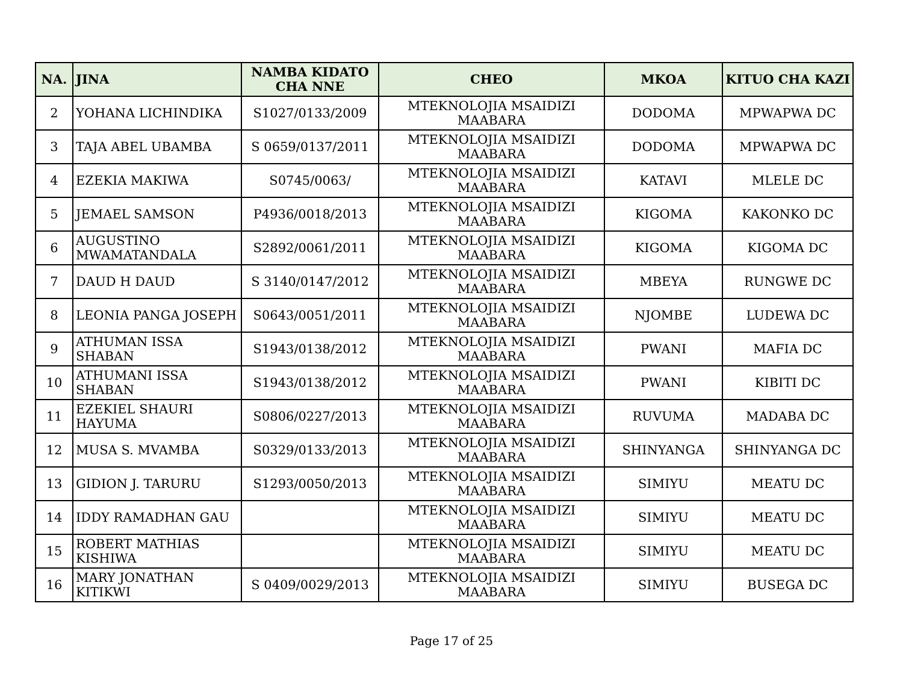| NA. | JINA | NAMBA KIDATO CHA NNE | CHEO | MKOA | KITUO CHA KAZI |
| --- | --- | --- | --- | --- | --- |
| 2 | YOHANA LICHINDIKA | S1027/0133/2009 | MTEKNOLOJIA MSAIDIZI MAABARA | DODOMA | MPWAPWA DC |
| 3 | TAJA ABEL UBAMBA | S 0659/0137/2011 | MTEKNOLOJIA MSAIDIZI MAABARA | DODOMA | MPWAPWA DC |
| 4 | EZEKIA MAKIWA | S0745/0063/ | MTEKNOLOJIA MSAIDIZI MAABARA | KATAVI | MLELE DC |
| 5 | JEMAEL SAMSON | P4936/0018/2013 | MTEKNOLOJIA MSAIDIZI MAABARA | KIGOMA | KAKONKO DC |
| 6 | AUGUSTINO MWAMATANDALA | S2892/0061/2011 | MTEKNOLOJIA MSAIDIZI MAABARA | KIGOMA | KIGOMA DC |
| 7 | DAUD H DAUD | S 3140/0147/2012 | MTEKNOLOJIA MSAIDIZI MAABARA | MBEYA | RUNGWE DC |
| 8 | LEONIA PANGA JOSEPH | S0643/0051/2011 | MTEKNOLOJIA MSAIDIZI MAABARA | NJOMBE | LUDEWA DC |
| 9 | ATHUMAN ISSA SHABAN | S1943/0138/2012 | MTEKNOLOJIA MSAIDIZI MAABARA | PWANI | MAFIA DC |
| 10 | ATHUMANI ISSA SHABAN | S1943/0138/2012 | MTEKNOLOJIA MSAIDIZI MAABARA | PWANI | KIBITI DC |
| 11 | EZEKIEL SHAURI HAYUMA | S0806/0227/2013 | MTEKNOLOJIA MSAIDIZI MAABARA | RUVUMA | MADABA DC |
| 12 | MUSA S. MVAMBA | S0329/0133/2013 | MTEKNOLOJIA MSAIDIZI MAABARA | SHINYANGA | SHINYANGA DC |
| 13 | GIDION J. TARURU | S1293/0050/2013 | MTEKNOLOJIA MSAIDIZI MAABARA | SIMIYU | MEATU DC |
| 14 | IDDY RAMADHAN GAU | | MTEKNOLOJIA MSAIDIZI MAABARA | SIMIYU | MEATU DC |
| 15 | ROBERT MATHIAS KISHIWA | | MTEKNOLOJIA MSAIDIZI MAABARA | SIMIYU | MEATU DC |
| 16 | MARY JONATHAN KITIKWI | S 0409/0029/2013 | MTEKNOLOJIA MSAIDIZI MAABARA | SIMIYU | BUSEGA DC |
Page 17 of 25